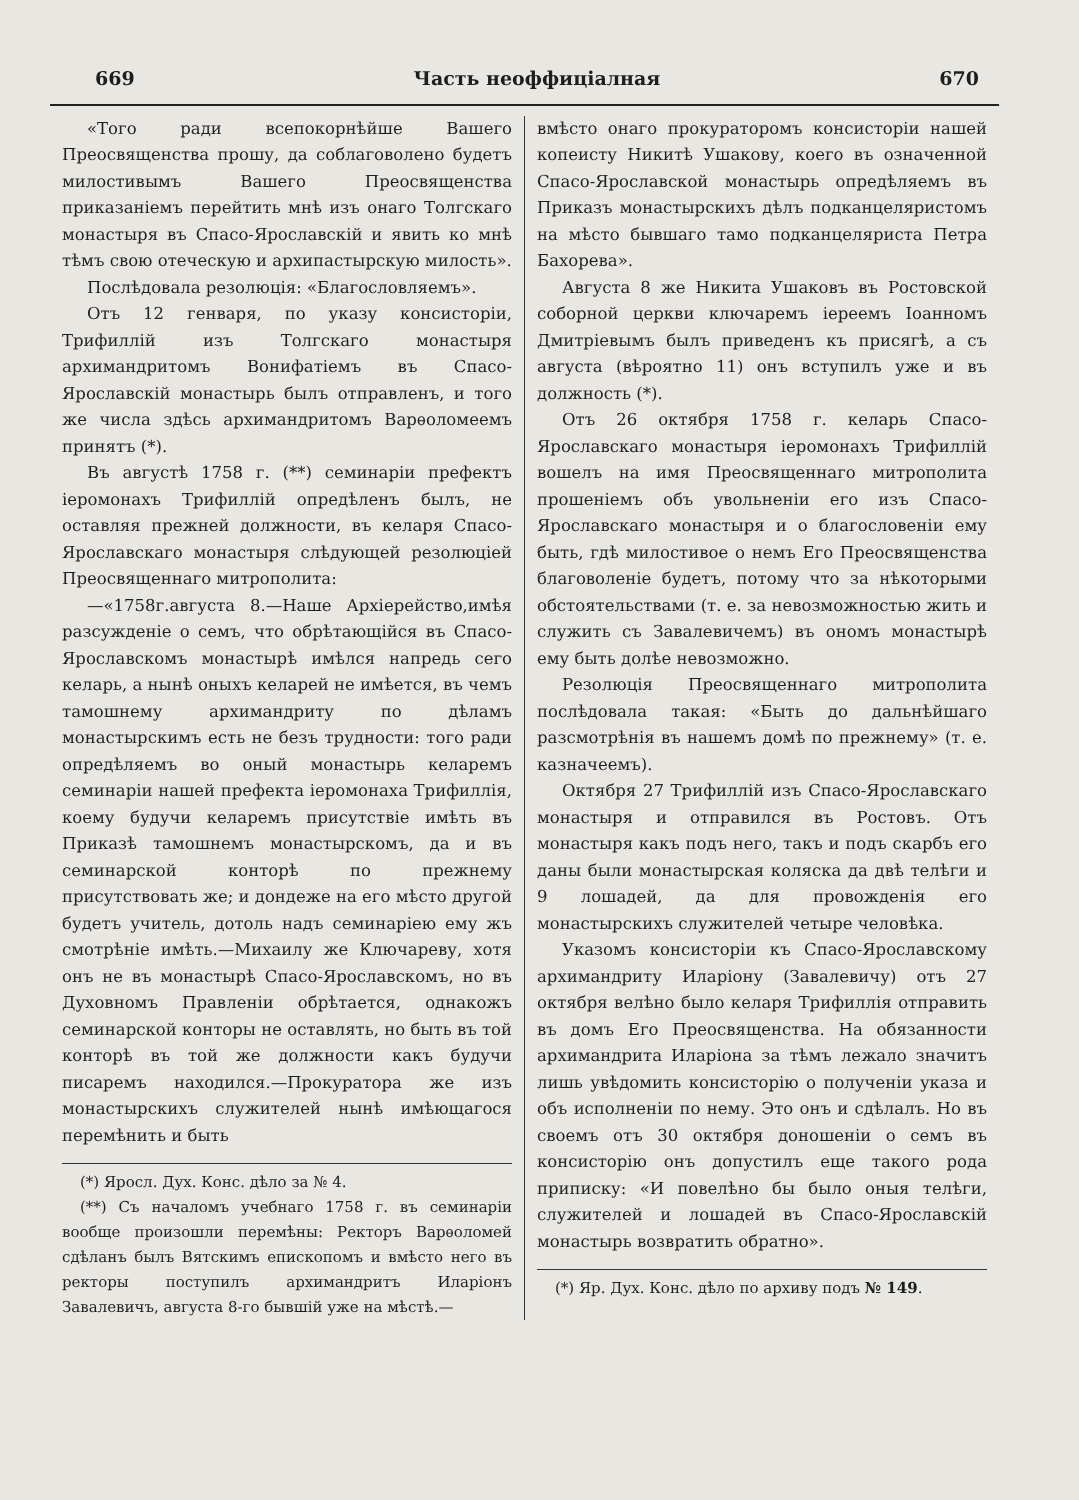669 Часть неоффиціалная 670
«Того ради всепокорнѣйше Вашего Преосвященства прошу, да соблаговолено будетъ милостивымъ Вашего Преосвященства приказаніемъ перейтить мнѣ изъ онаго Толгскаго монастыря въ Спасо-Ярославскій и явить ко мнѣ тѣмъ свою отеческую и архипастырскую милость».
Послѣдовала резолюція: «Благословляемъ».
Отъ 12 генваря, по указу консисторіи, Трифиллій изъ Толгскаго монастыря архимандритомъ Вонифатіемъ въ Спасо-Ярославскій монастырь былъ отправленъ, и того же числа здѣсь архимандритомъ Варѳоломеемъ принятъ (*).
Въ августѣ 1758 г. (**) семинаріи префектъ іеромонахъ Трифиллій опредѣленъ былъ, не оставляя прежней должности, въ келаря Спасо-Ярославскаго монастыря слѣдующей резолюціей Преосвященнаго митрополита:
—«1758г.августа 8.—Наше Архіерейство,имѣя разсужденіе о семъ, что обрѣтающійся въ Спасо-Ярославскомъ монастырѣ имѣлся напредь сего келарь, а нынѣ оныхъ келарей не имѣется, въ чемъ тамошнему архимандриту по дѣламъ монастырскимъ есть не безъ трудности: того ради опредѣляемъ во оный монастырь келаремъ семинаріи нашей префекта іеромонаха Трифиллія, коему будучи келаремъ присутствіе имѣть въ Приказѣ тамошнемъ монастырскомъ, да и въ семинарской конторѣ по прежнему присутствовать же; и дондеже на его мѣсто другой будетъ учитель, дотоль надъ семинаріею ему жъ смотрѣніе имѣть.—Михаилу же Ключареву, хотя онъ не въ монастырѣ Спасо-Ярославскомъ, но въ Духовномъ Правленіи обрѣтается, однакожъ семинарской конторы не оставлять, но быть въ той конторѣ въ той же должности какъ будучи писаремъ находился.—Прокуратора же изъ монастырскихъ служителей нынѣ имѣющагося перемѣнить и быть
(*) Яросл. Дух. Конс. дѣло за № 4.
(**) Съ началомъ учебнаго 1758 г. въ семинаріи вообще произошли перемѣны: Ректоръ Варѳоломей сдѣланъ былъ Вятскимъ епископомъ и вмѣсто него въ ректоры поступилъ архимандритъ Иларіонъ Завалевичъ, августа 8-го бывшій уже на мѣстѣ.—
вмѣсто онаго прокураторомъ консисторіи нашей копеисту Никитѣ Ушакову, коего въ означенной Спасо-Ярославской монастырь опредѣляемъ въ Приказъ монастырскихъ дѣлъ подканцеляристомъ на мѣсто бывшаго тамо подканцеляриста Петра Бахорева».
Августа 8 же Никита Ушаковъ въ Ростовской соборной церкви ключаремъ іереемъ Іоанномъ Дмитріевымъ былъ приведенъ къ присягѣ, а съ августа (вѣроятно 11) онъ вступилъ уже и въ должность (*).
Отъ 26 октября 1758 г. келарь Спасо-Ярославскаго монастыря іеромонахъ Трифиллій вошелъ на имя Преосвященнаго митрополита прошеніемъ объ увольненіи его изъ Спасо-Ярославскаго монастыря и о благословеніи ему быть, гдѣ милостивое о немъ Его Преосвященства благоволеніе будетъ, потому что за нѣкоторыми обстоятельствами (т. е. за невозможностью жить и служить съ Завалевичемъ) въ ономъ монастырѣ ему быть долѣе невозможно.
Резолюція Преосвященнаго митрополита послѣдовала такая: «Быть до дальнѣйшаго разсмотрѣнія въ нашемъ домѣ по прежнему» (т. е. казначеемъ).
Октября 27 Трифиллій изъ Спасо-Ярославскаго монастыря и отправился въ Ростовъ. Отъ монастыря какъ подъ него, такъ и подъ скарбъ его даны были монастырская коляска да двѣ телѣги и 9 лошадей, да для провожденія его монастырскихъ служителей четыре человѣка.
Указомъ консисторіи къ Спасо-Ярославскому архимандриту Иларіону (Завалевичу) отъ 27 октября велѣно было келаря Трифиллія отправить въ домъ Его Преосвященства. На обязанности архимандрита Иларіона за тѣмъ лежало значитъ лишь увѣдомить консисторію о полученіи указа и объ исполненіи по нему. Это онъ и сдѣлалъ. Но въ своемъ отъ 30 октября доношеніи о семъ въ консисторію онъ допустилъ еще такого рода приписку: «И повелѣно бы было оныя телѣги, служителей и лошадей въ Спасо-Ярославскій монастырь возвратить обратно».
(*) Яр. Дух. Конс. дѣло по архиву подъ № 149.